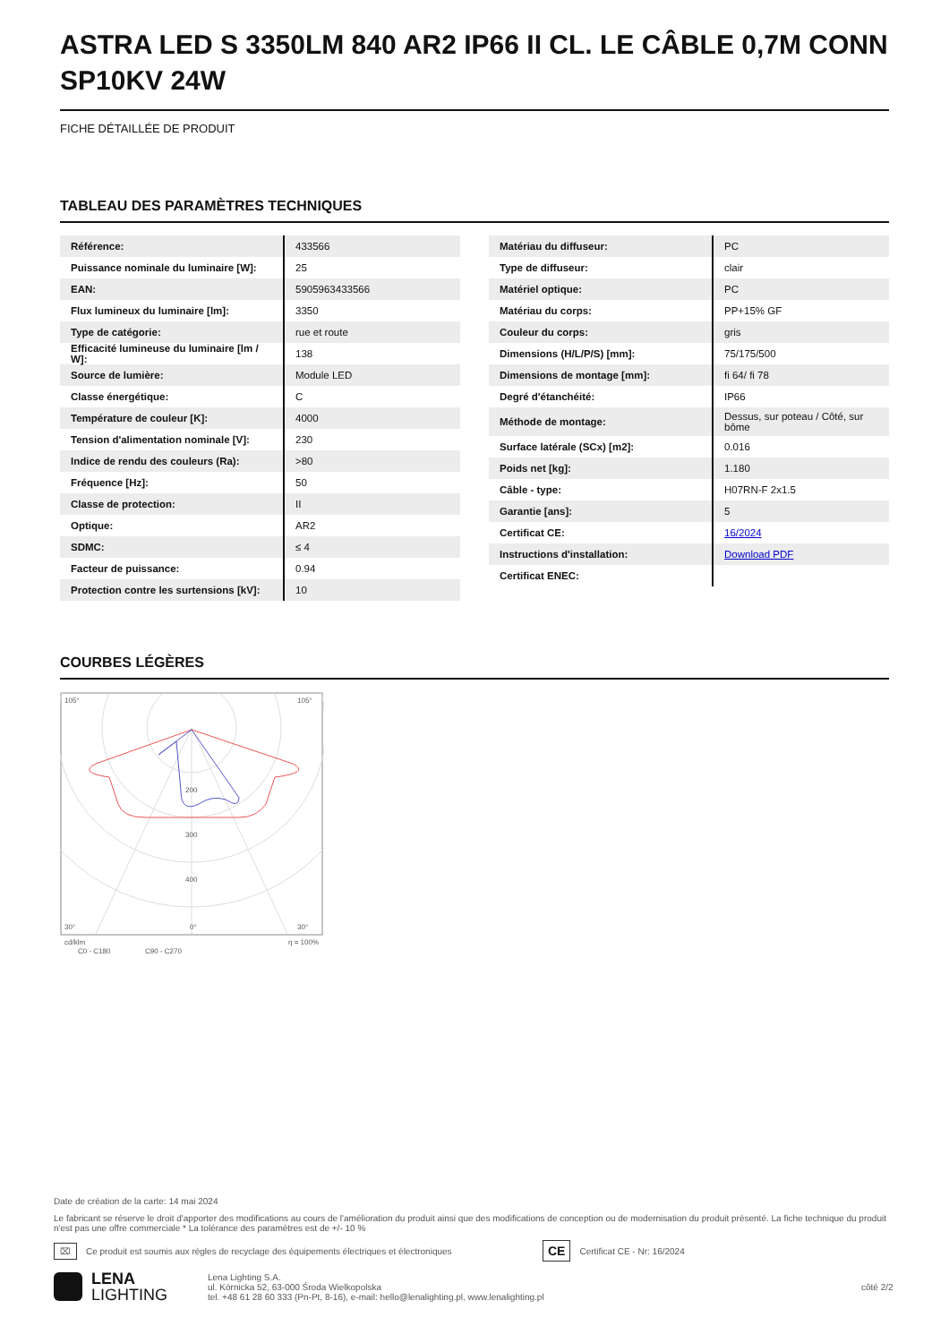ASTRA LED S 3350LM 840 AR2 IP66 II CL. LE CÂBLE 0,7M CONN SP10KV 24W
FICHE DÉTAILLÉE DE PRODUIT
TABLEAU DES PARAMÈTRES TECHNIQUES
| Référence: | 433566 |
| Puissance nominale du luminaire [W]: | 25 |
| EAN: | 5905963433566 |
| Flux lumineux du luminaire [lm]: | 3350 |
| Type de catégorie: | rue et route |
| Efficacité lumineuse du luminaire [lm / W]: | 138 |
| Source de lumière: | Module LED |
| Classe énergétique: | C |
| Température de couleur [K]: | 4000 |
| Tension d'alimentation nominale [V]: | 230 |
| Indice de rendu des couleurs (Ra): | >80 |
| Fréquence [Hz]: | 50 |
| Classe de protection: | II |
| Optique: | AR2 |
| SDMC: | ≤ 4 |
| Facteur de puissance: | 0.94 |
| Protection contre les surtensions [kV]: | 10 |
| Matériau du diffuseur: | PC |
| Type de diffuseur: | clair |
| Matériel optique: | PC |
| Matériau du corps: | PP+15% GF |
| Couleur du corps: | gris |
| Dimensions (H/L/P/S) [mm]: | 75/175/500 |
| Dimensions de montage [mm]: | fi 64/ fi 78 |
| Degré d'étanchéité: | IP66 |
| Méthode de montage: | Dessus, sur poteau / Côté, sur bôme |
| Surface latérale (SCx) [m2]: | 0.016 |
| Poids net [kg]: | 1.180 |
| Câble - type: | H07RN-F 2x1.5 |
| Garantie [ans]: | 5 |
| Certificat CE: | 16/2024 |
| Instructions d'installation: | Download PDF |
| Certificat ENEC: | |
COURBES LÉGÈRES
105°
105°
30°
0°
30°
200
300
400
cd/klm
C0 - C180
C90 - C270
η = 100%
Date de création de la carte: 14 mai 2024
Le fabricant se réserve le droit d'apporter des modifications au cours de l'amélioration du produit ainsi que des modifications de conception ou de modernisation du produit présenté. La fiche technique du produit n'est pas une offre commerciale * La tolérance des paramètres est de +/- 10 %
⌧ Ce produit est soumis aux règles de recyclage des équipements électriques et électroniques CE Certificat CE - Nr: 16/2024
LENA
LIGHTING Lena Lighting S.A.
ul. Kórnicka 52, 63-000 Środa Wielkopolska
tel. +48 61 28 60 333 (Pn-Pt, 8-16), e-mail: hello@lenalighting.pl, www.lenalighting.pl côté 2/2